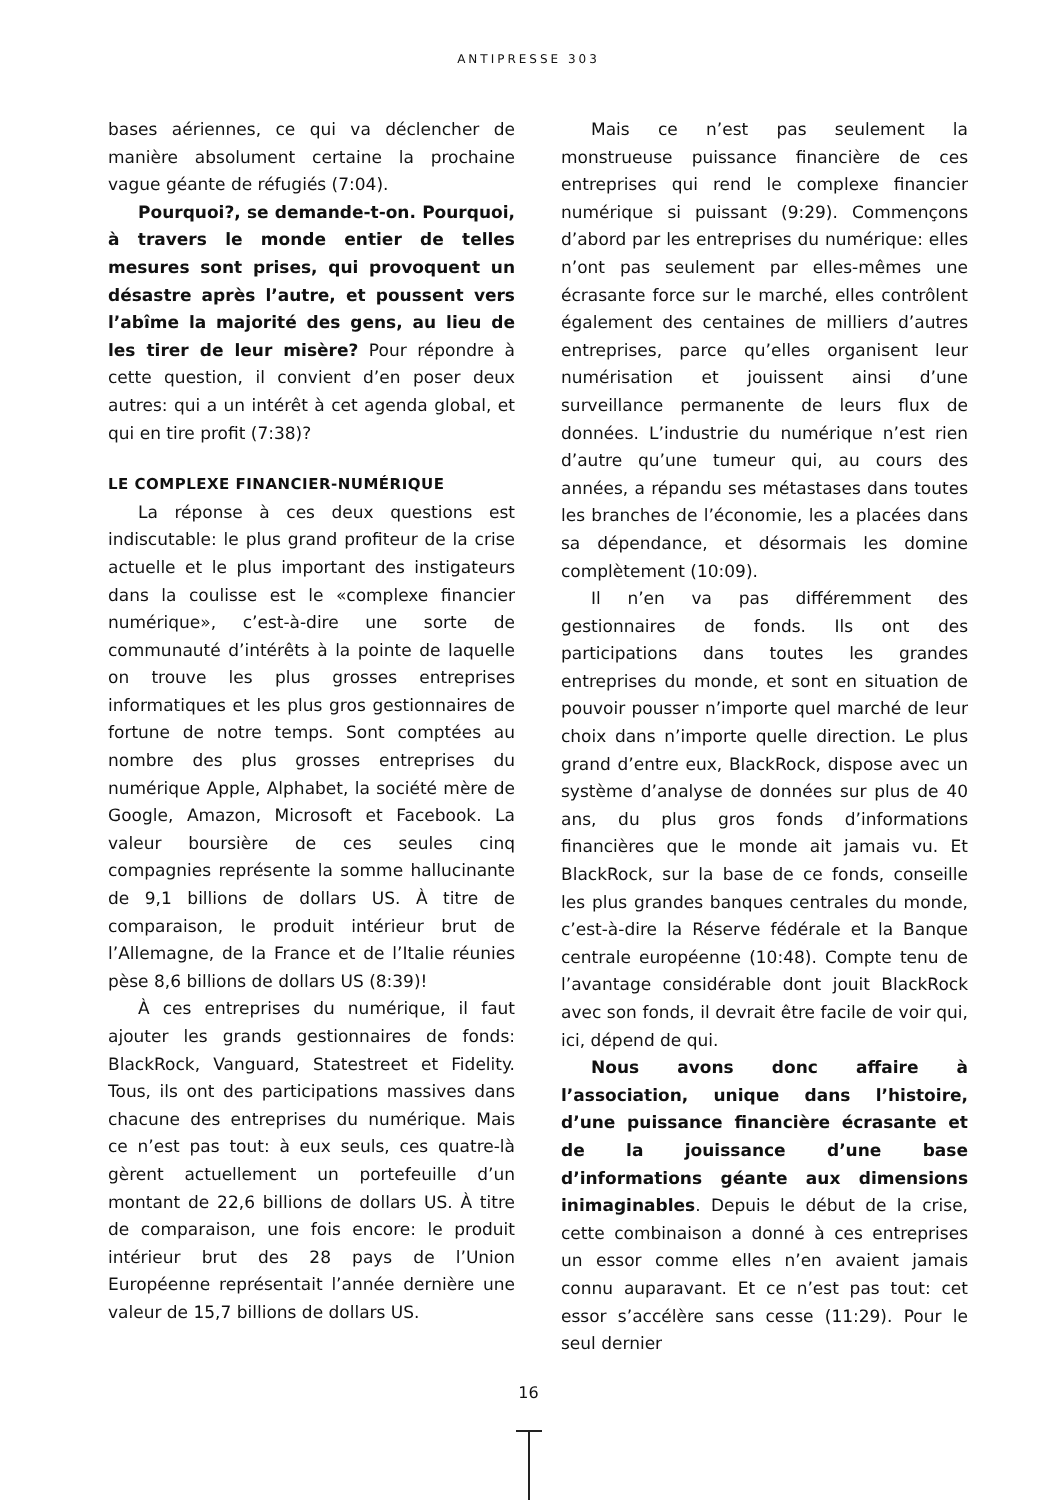ANTIPRESSE 303
bases aériennes, ce qui va déclencher de manière absolument certaine la prochaine vague géante de réfugiés (7:04).
Pourquoi?, se demande-t-on. Pourquoi, à travers le monde entier de telles mesures sont prises, qui provoquent un désastre après l’autre, et poussent vers l’abîme la majorité des gens, au lieu de les tirer de leur misère? Pour répondre à cette question, il convient d’en poser deux autres: qui a un intérêt à cet agenda global, et qui en tire profit (7:38)?
LE COMPLEXE FINANCIER-NUMÉRIQUE
La réponse à ces deux questions est indiscutable: le plus grand profiteur de la crise actuelle et le plus important des instigateurs dans la coulisse est le «complexe financier numérique», c’est-à-dire une sorte de communauté d’intérêts à la pointe de laquelle on trouve les plus grosses entreprises informatiques et les plus gros gestionnaires de fortune de notre temps. Sont comptées au nombre des plus grosses entreprises du numérique Apple, Alphabet, la société mère de Google, Amazon, Microsoft et Facebook. La valeur boursière de ces seules cinq compagnies représente la somme hallucinante de 9,1 billions de dollars US. À titre de comparaison, le produit intérieur brut de l’Allemagne, de la France et de l’Italie réunies pèse 8,6 billions de dollars US (8:39)!
À ces entreprises du numérique, il faut ajouter les grands gestionnaires de fonds: BlackRock, Vanguard, Statestreet et Fidelity. Tous, ils ont des participations massives dans chacune des entreprises du numérique. Mais ce n’est pas tout: à eux seuls, ces quatre-là gèrent actuellement un portefeuille d’un montant de 22,6 billions de dollars US. À titre de comparaison, une fois encore: le produit intérieur brut des 28 pays de l’Union Européenne représentait l’année dernière une valeur de 15,7 billions de dollars US.
Mais ce n’est pas seulement la monstrueuse puissance financière de ces entreprises qui rend le complexe financier numérique si puissant (9:29). Commençons d’abord par les entreprises du numérique: elles n’ont pas seulement par elles-mêmes une écrasante force sur le marché, elles contrôlent également des centaines de milliers d’autres entreprises, parce qu’elles organisent leur numérisation et jouissent ainsi d’une surveillance permanente de leurs flux de données. L’industrie du numérique n’est rien d’autre qu’une tumeur qui, au cours des années, a répandu ses métastases dans toutes les branches de l’économie, les a placées dans sa dépendance, et désormais les domine complètement (10:09).
Il n’en va pas différemment des gestionnaires de fonds. Ils ont des participations dans toutes les grandes entreprises du monde, et sont en situation de pouvoir pousser n’importe quel marché de leur choix dans n’importe quelle direction. Le plus grand d’entre eux, BlackRock, dispose avec un système d’analyse de données sur plus de 40 ans, du plus gros fonds d’informations financières que le monde ait jamais vu. Et BlackRock, sur la base de ce fonds, conseille les plus grandes banques centrales du monde, c’est-à-dire la Réserve fédérale et la Banque centrale européenne (10:48). Compte tenu de l’avantage considérable dont jouit BlackRock avec son fonds, il devrait être facile de voir qui, ici, dépend de qui.
Nous avons donc affaire à l’association, unique dans l’histoire, d’une puissance financière écrasante et de la jouissance d’une base d’informations géante aux dimensions inimaginables. Depuis le début de la crise, cette combinaison a donné à ces entreprises un essor comme elles n’en avaient jamais connu auparavant. Et ce n’est pas tout: cet essor s’accélère sans cesse (11:29). Pour le seul dernier
16